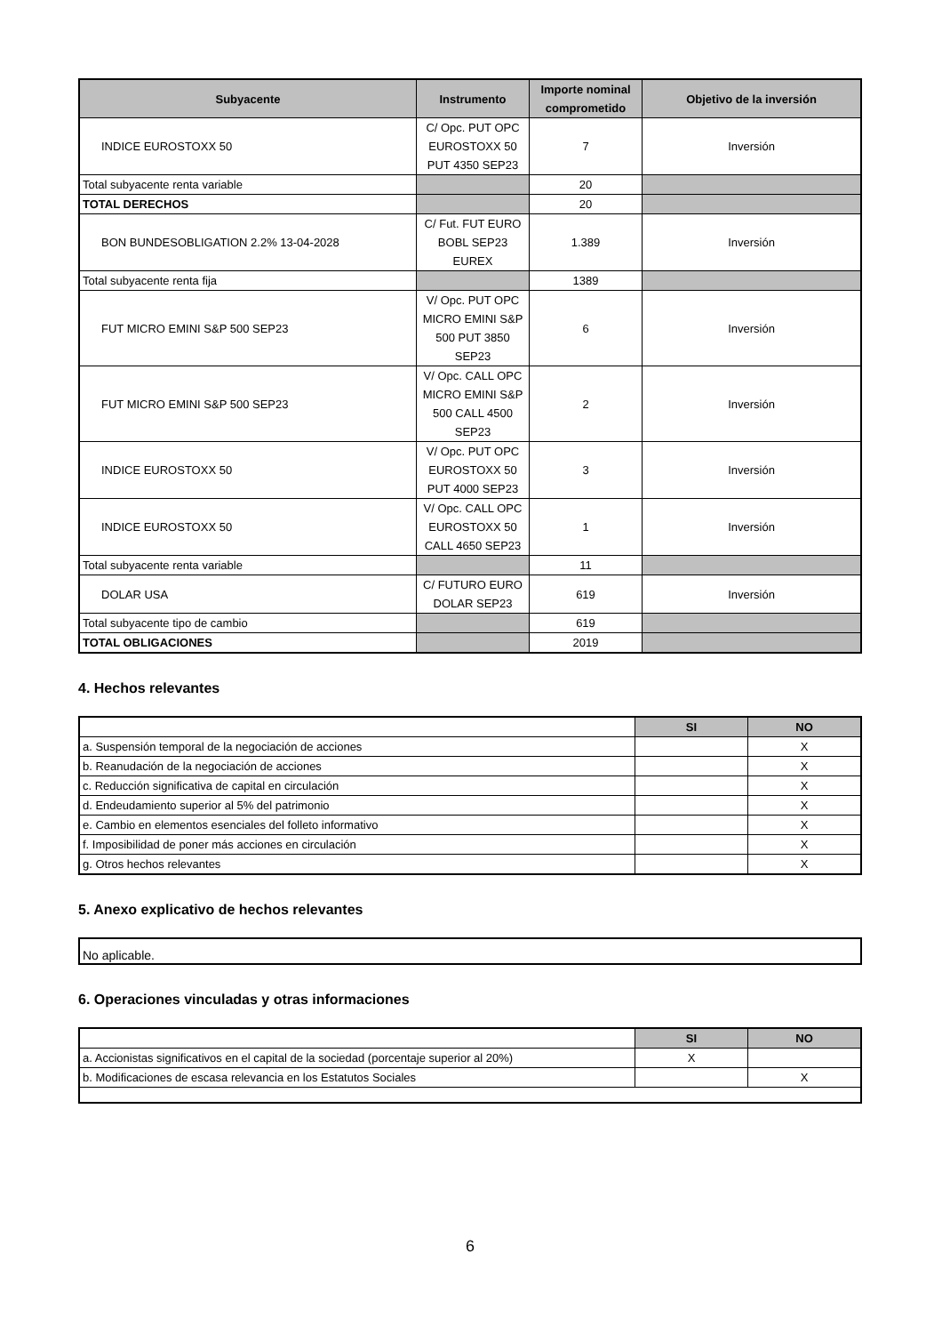| Subyacente | Instrumento | Importe nominal comprometido | Objetivo de la inversión |
| --- | --- | --- | --- |
| INDICE EUROSTOXX 50 | C/ Opc. PUT OPC EUROSTOXX 50 PUT 4350 SEP23 | 7 | Inversión |
| Total subyacente renta variable | | 20 | |
| TOTAL DERECHOS | | 20 | |
| BON BUNDESOBLIGATION 2.2% 13-04-2028 | C/ Fut. FUT EURO BOBL SEP23 EUREX | 1.389 | Inversión |
| Total subyacente renta fija | | 1389 | |
| FUT MICRO EMINI S&P 500 SEP23 | V/ Opc. PUT OPC MICRO EMINI S&P 500 PUT 3850 SEP23 | 6 | Inversión |
| FUT MICRO EMINI S&P 500 SEP23 | V/ Opc. CALL OPC MICRO EMINI S&P 500 CALL 4500 SEP23 | 2 | Inversión |
| INDICE EUROSTOXX 50 | V/ Opc. PUT OPC EUROSTOXX 50 PUT 4000 SEP23 | 3 | Inversión |
| INDICE EUROSTOXX 50 | V/ Opc. CALL OPC EUROSTOXX 50 CALL 4650 SEP23 | 1 | Inversión |
| Total subyacente renta variable | | 11 | |
| DOLAR USA | C/ FUTURO EURO DOLAR SEP23 | 619 | Inversión |
| Total subyacente tipo de cambio | | 619 | |
| TOTAL OBLIGACIONES | | 2019 | |
4. Hechos relevantes
| | SI | NO |
| a. Suspensión temporal de la negociación de acciones | | X |
| b. Reanudación de la negociación de acciones | | X |
| c. Reducción significativa de capital en circulación | | X |
| d. Endeudamiento superior al 5% del patrimonio | | X |
| e. Cambio en elementos esenciales del folleto informativo | | X |
| f. Imposibilidad de poner más acciones en circulación | | X |
| g. Otros hechos relevantes | | X |
5. Anexo explicativo de hechos relevantes
No aplicable.
6. Operaciones vinculadas y otras informaciones
| | SI | NO |
| a. Accionistas significativos en el capital de la sociedad (porcentaje superior al 20%) | X | |
| b. Modificaciones de escasa relevancia en los Estatutos Sociales | | X |
6